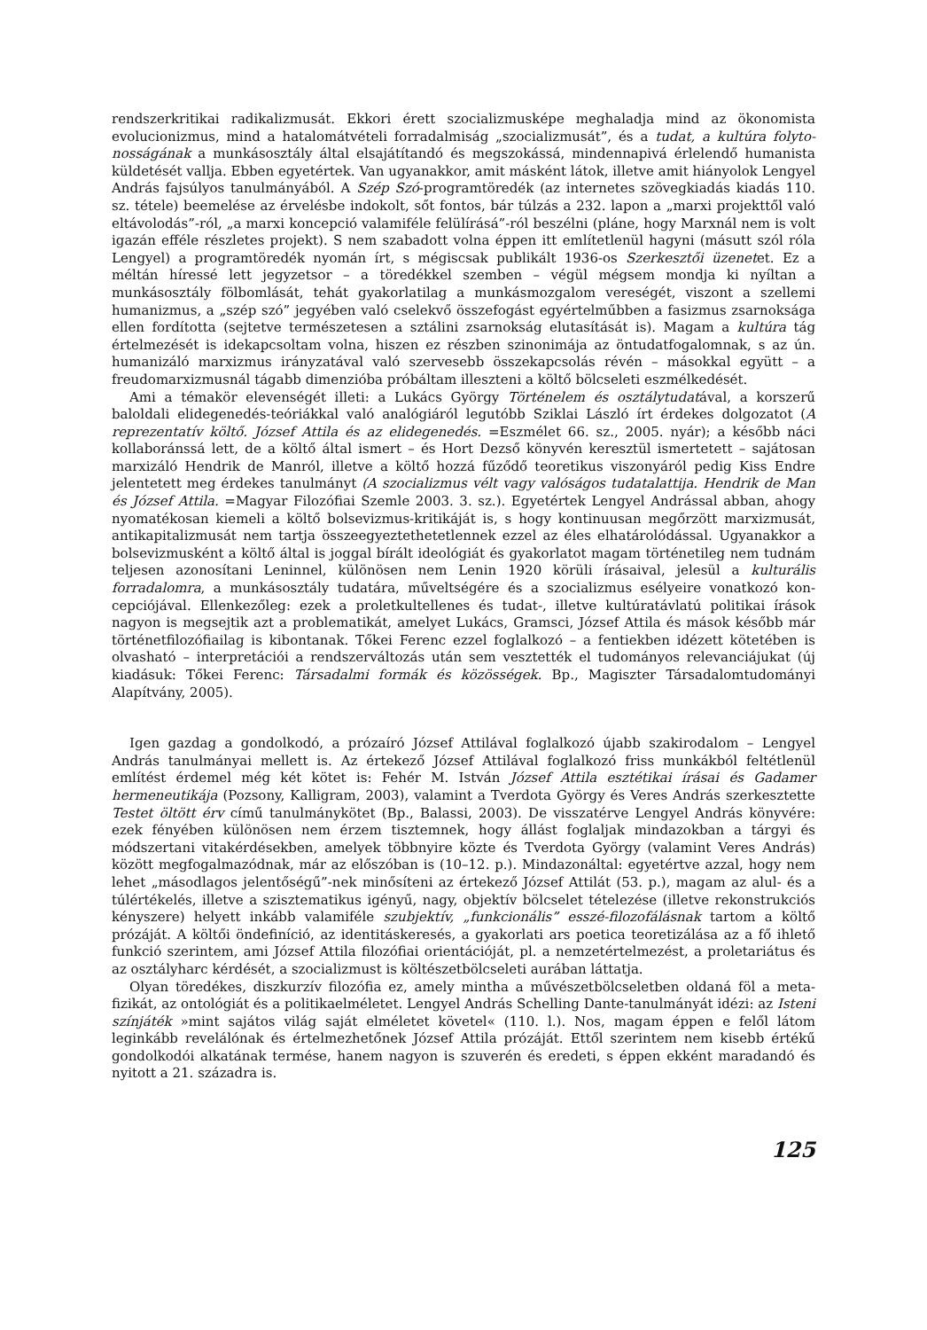rendszerkritikai radikalizmusát. Ekkori érett szocializmusképe meghaladja mind az ökonomista evolucionizmus, mind a hatalomátvételi forradalmiság „szocializmusát”, és a tudat, a kultúra folyto­nosságának a munkásosztály által elsajátítandó és megszokássá, mindennapivá érlelendő humanista küldetését vallja. Ebben egyetértek. Van ugyanakkor, amit másként látok, illetve amit hiányolok Lengyel András fajsúlyos tanulmányából. A Szép Szó-programtöredék (az internetes szövegkiadás kiadás 110. sz. tétele) beemelése az érvelésbe indokolt, sőt fontos, bár túlzás a 232. lapon a „marxi projekttől való eltávolodás”-ról, „a marxi koncepció valamiféle felülírásá”-ról beszélni (pláne, hogy Marxnál nem is volt igazán efféle részletes projekt). S nem szabadott volna éppen itt említetlenül hagyni (másutt szól róla Lengyel) a programtöredék nyomán írt, s mégiscsak publikált 1936-os Szerkesztői üzenetet. Ez a méltán híressé lett jegyzetsor – a töredékkel szemben – végül mégsem mondja ki nyíltan a munkásosztály fölbomlását, tehát gyakorlatilag a munkásmozgalom vereségét, viszont a szellemi humanizmus, a „szép szó” jegyében való cselekvő összefogást egyértelműbben a fasizmus zsarnoksága ellen fordította (sejtetve természetesen a sztálini zsarnokság elutasítását is). Magam a kultúra tág értelmezését is idekapcsoltam volna, hiszen ez részben szinonimája az öntudatfogalomnak, s az ún. humanizáló marxizmus irányzatával való szervesebb összekapcsolás révén – másokkal együtt – a freudomarxizmusnál tágabb dimenzióba próbáltam illeszteni a költő bölcseleti eszmélkedését.
Ami a témakör elevenségét illeti: a Lukács György Történelem és osztálytudatával, a korszerű baloldali elidegenedés-teóriákkal való analógiáról legutóbb Sziklai László írt érdekes dolgozatot (A reprezentatív költő. József Attila és az elidegenedés. =Eszmélet 66. sz., 2005. nyár); a később náci kollaboránssá lett, de a költő által ismert – és Hort Dezső könyvén keresztül ismertetett – sajátosan marxizáló Hendrik de Manról, illetve a költő hozzá fűződő teoretikus viszonyáról pedig Kiss Endre jelentetett meg érdekes tanulmányt (A szocializmus vélt vagy valóságos tudatalattija. Hendrik de Man és József Attila. =Magyar Filozófiai Szemle 2003. 3. sz.). Egyetértek Lengyel Andrással abban, ahogy nyomatékosan kiemeli a költő bolsevizmus-kritikáját is, s hogy kontinuusan megőrzött marxizmusát, antikapitalizmusát nem tartja összeegyeztethetetlennek ezzel az éles elhatárolódással. Ugyanakkor a bolsevizmusként a költő által is joggal bírált ideológiát és gyakorlatot magam történetileg nem tudnám teljesen azonosítani Leninnel, különösen nem Lenin 1920 körüli írásaival, jelesül a kulturális forradalomra, a munkásosztály tudatára, műveltségére és a szocializmus esélyeire vonatkozó kon­cepciójával. Ellenkezőleg: ezek a proletkultellenes és tudat-, illetve kultúratávlatú politikai írások nagyon is megsejtik azt a problematikát, amelyet Lukács, Gramsci, József Attila és mások később már történetfilozófiailag is kibontanak. Tőkei Ferenc ezzel foglalkozó – a fentiekben idézett kötetében is olvasható – interpretációi a rendszerváltozás után sem vesztették el tudományos relevanciájukat (új kiadásuk: Tőkei Ferenc: Társadalmi formák és közösségek. Bp., Magiszter Társadalomtudományi Alapítvány, 2005).
Igen gazdag a gondolkodó, a prózaíró József Attilával foglalkozó újabb szakirodalom – Lengyel András tanulmányai mellett is. Az értekező József Attilával foglalkozó friss munkákból feltét­lenül említést érdemel még két kötet is: Fehér M. István József Attila esztétikai írásai és Gadamer hermeneutikája (Pozsony, Kalligram, 2003), valamint a Tverdota György és Veres András szerkesz­tette Testet öltött érv című tanulmánykötet (Bp., Balassi, 2003). De visszatérve Lengyel András könyvére: ezek fényében különösen nem érzem tisztemnek, hogy állást foglaljak mindazokban a tárgyi és módszertani vitakérdésekben, amelyek többnyire közte és Tverdota György (valamint Veres András) között megfogalmazódnak, már az előszóban is (10–12. p.). Mindazonáltal: egyet­értve azzal, hogy nem lehet „másodlagos jelentőségű”-nek minősíteni az értekező József Attilát (53. p.), magam az alul- és a túlértékelés, illetve a szisztematikus igényű, nagy, objektív bölcselet tételezése (illetve rekonstrukciós kényszere) helyett inkább valamiféle szubjektív, „funkcionális” esszé-filozofálásnak tartom a költő prózáját. A költői öndefiníció, az identitáskeresés, a gyakorlati ars poetica teoretizálása az a fő ihlető funkció szerintem, ami József Attila filozófiai orientációját, pl. a nemzetértelmezést, a proletariátus és az osztályharc kérdését, a szocializmust is költészetbölcseleti aurában láttatja.
Olyan töredékes, diszkurzív filozófia ez, amely mintha a művészetbölcseletben oldaná föl a meta­fizikát, az ontológiát és a politikaelméletet. Lengyel András Schelling Dante-tanulmányát idézi: az Isteni színjáték »mint sajátos világ saját elméletet követel« (110. l.). Nos, magam éppen e felől látom leginkább revelálónak és értelmezhetőnek József Attila prózáját. Ettől szerintem nem kisebb értékű gondolkodói alkatának termése, hanem nagyon is szuverén és eredeti, s éppen ekként maradandó és nyitott a 21. századra is.
125